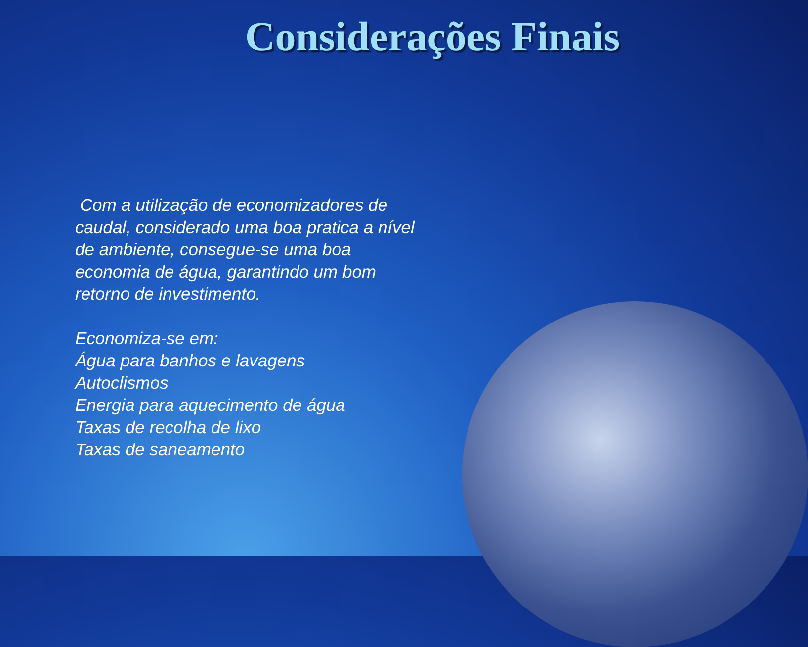Considerações Finais
Com a utilização de economizadores de caudal, considerado uma boa pratica a nível de ambiente, consegue-se uma boa economia de água, garantindo um bom retorno de investimento.
Economiza-se em:
Água para banhos e lavagens
Autoclismos
Energia para aquecimento de água
Taxas de recolha de lixo
Taxas de saneamento